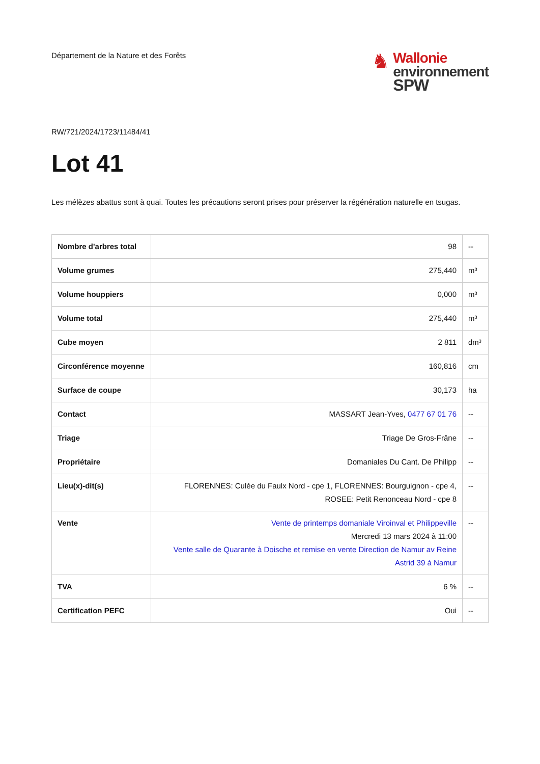Département de la Nature et des Forêts
♞
Wallonie
environnement
SPW
RW/721/2024/1723/11484/41
Lot 41
Les mélèzes abattus sont à quai. Toutes les précautions seront prises pour préserver la régénération naturelle en tsugas.
| Nombre d'arbres total | 98 | -- |
| Volume grumes | 275,440 | m³ |
| Volume houppiers | 0,000 | m³ |
| Volume total | 275,440 | m³ |
| Cube moyen | 2 811 | dm³ |
| Circonférence moyenne | 160,816 | cm |
| Surface de coupe | 30,173 | ha |
| Contact | MASSART Jean-Yves, 0477 67 01 76 | -- |
| Triage | Triage De Gros-Frâne | -- |
| Propriétaire | Domaniales Du Cant. De Philipp | -- |
| Lieu(x)-dit(s) | FLORENNES: Culée du Faulx Nord - cpe 1, FLORENNES: Bourguignon - cpe 4, ROSEE: Petit Renonceau Nord - cpe 8 | -- |
| Vente | Vente de printemps domaniale Viroinval et Philippeville Mercredi 13 mars 2024 à 11:00 Vente salle de Quarante à Doische et remise en vente Direction de Namur av Reine Astrid 39 à Namur | -- |
| TVA | 6 % | -- |
| Certification PEFC | Oui | -- |